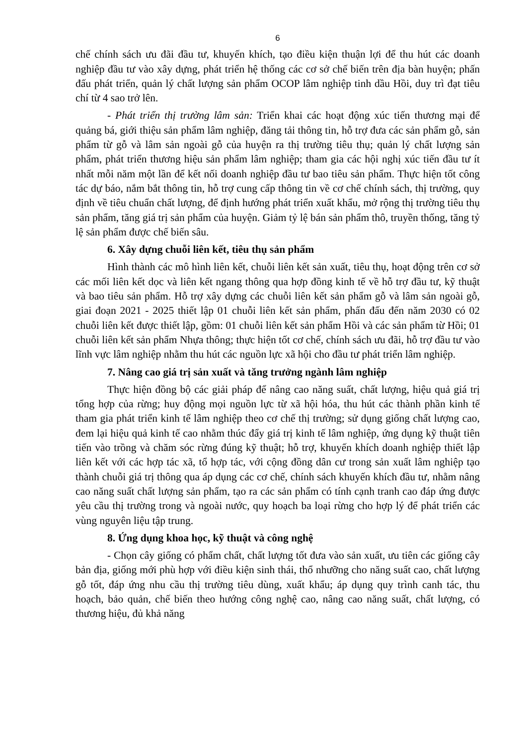6
chế chính sách ưu đãi đầu tư, khuyến khích, tạo điều kiện thuận lợi để thu hút các doanh nghiệp đầu tư vào xây dựng, phát triển hệ thống các cơ sở chế biến trên địa bàn huyện; phấn đấu phát triển, quản lý chất lượng sản phẩm OCOP lâm nghiệp tinh dầu Hồi, duy trì đạt tiêu chí từ 4 sao trở lên.
- Phát triển thị trường lâm sản: Triển khai các hoạt động xúc tiến thương mại để quảng bá, giới thiệu sản phẩm lâm nghiệp, đăng tải thông tin, hỗ trợ đưa các sản phẩm gỗ, sản phẩm từ gỗ và lâm sản ngoài gỗ của huyện ra thị trường tiêu thụ; quản lý chất lượng sản phẩm, phát triển thương hiệu sản phẩm lâm nghiệp; tham gia các hội nghị xúc tiến đầu tư ít nhất mỗi năm một lần để kết nối doanh nghiệp đầu tư bao tiêu sản phẩm. Thực hiện tốt công tác dự báo, nắm bắt thông tin, hỗ trợ cung cấp thông tin về cơ chế chính sách, thị trường, quy định về tiêu chuẩn chất lượng, để định hướng phát triển xuất khẩu, mở rộng thị trường tiêu thụ sản phẩm, tăng giá trị sản phẩm của huyện. Giảm tỷ lệ bán sản phẩm thô, truyền thống, tăng tỷ lệ sản phẩm được chế biến sâu.
6. Xây dựng chuỗi liên kết, tiêu thụ sản phẩm
Hình thành các mô hình liên kết, chuỗi liên kết sản xuất, tiêu thụ, hoạt động trên cơ sở các mối liên kết dọc và liên kết ngang thông qua hợp đồng kinh tế về hỗ trợ đầu tư, kỹ thuật và bao tiêu sản phẩm. Hỗ trợ xây dựng các chuỗi liên kết sản phẩm gỗ và lâm sản ngoài gỗ, giai đoạn 2021 - 2025 thiết lập 01 chuỗi liên kết sản phẩm, phấn đấu đến năm 2030 có 02 chuỗi liên kết được thiết lập, gồm: 01 chuỗi liên kết sản phẩm Hồi và các sản phẩm từ Hồi; 01 chuỗi liên kết sản phẩm Nhựa thông; thực hiện tốt cơ chế, chính sách ưu đãi, hỗ trợ đầu tư vào lĩnh vực lâm nghiệp nhằm thu hút các nguồn lực xã hội cho đầu tư phát triển lâm nghiệp.
7. Nâng cao giá trị sản xuất và tăng trưởng ngành lâm nghiệp
Thực hiện đồng bộ các giải pháp để nâng cao năng suất, chất lượng, hiệu quả giá trị tổng hợp của rừng; huy động mọi nguồn lực từ xã hội hóa, thu hút các thành phần kinh tế tham gia phát triển kinh tế lâm nghiệp theo cơ chế thị trường; sử dụng giống chất lượng cao, đem lại hiệu quả kinh tế cao nhằm thúc đẩy giá trị kinh tế lâm nghiệp, ứng dụng kỹ thuật tiên tiến vào trồng và chăm sóc rừng đúng kỹ thuật; hỗ trợ, khuyến khích doanh nghiệp thiết lập liên kết với các hợp tác xã, tổ hợp tác, với cộng đồng dân cư trong sản xuất lâm nghiệp tạo thành chuỗi giá trị thông qua áp dụng các cơ chế, chính sách khuyến khích đầu tư, nhằm nâng cao năng suất chất lượng sản phẩm, tạo ra các sản phẩm có tính cạnh tranh cao đáp ứng được yêu cầu thị trường trong và ngoài nước, quy hoạch ba loại rừng cho hợp lý để phát triển các vùng nguyên liệu tập trung.
8. Ứng dụng khoa học, kỹ thuật và công nghệ
- Chọn cây giống có phẩm chất, chất lượng tốt đưa vào sản xuất, ưu tiên các giống cây bản địa, giống mới phù hợp với điều kiện sinh thái, thổ nhưỡng cho năng suất cao, chất lượng gỗ tốt, đáp ứng nhu cầu thị trường tiêu dùng, xuất khẩu; áp dụng quy trình canh tác, thu hoạch, bảo quản, chế biến theo hướng công nghệ cao, nâng cao năng suất, chất lượng, có thương hiệu, đủ khả năng